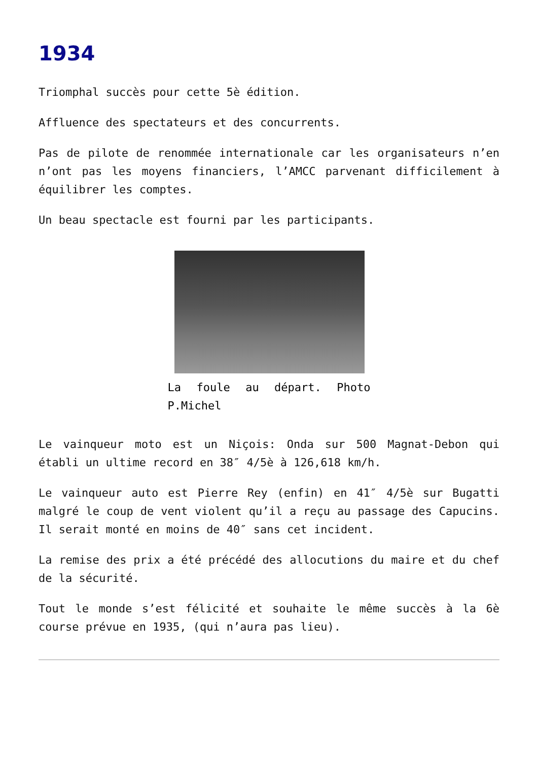1934
Triomphal succès pour cette 5è édition.
Affluence des spectateurs et des concurrents.
Pas de pilote de renommée internationale car les organisateurs n’en n’ont pas les moyens financiers, l’AMCC parvenant difficilement à équilibrer les comptes.
Un beau spectacle est fourni par les participants.
La foule au départ. Photo P.Michel
Le vainqueur moto est un Niçois: Onda sur 500 Magnat-Debon qui établi un ultime record en 38″ 4/5è à 126,618 km/h.
Le vainqueur auto est Pierre Rey (enfin) en 41″ 4/5è sur Bugatti malgré le coup de vent violent qu’il a reçu au passage des Capucins. Il serait monté en moins de 40″ sans cet incident.
La remise des prix a été précédé des allocutions du maire et du chef de la sécurité.
Tout le monde s’est félicité et souhaite le même succès à la 6è course prévue en 1935, (qui n’aura pas lieu).